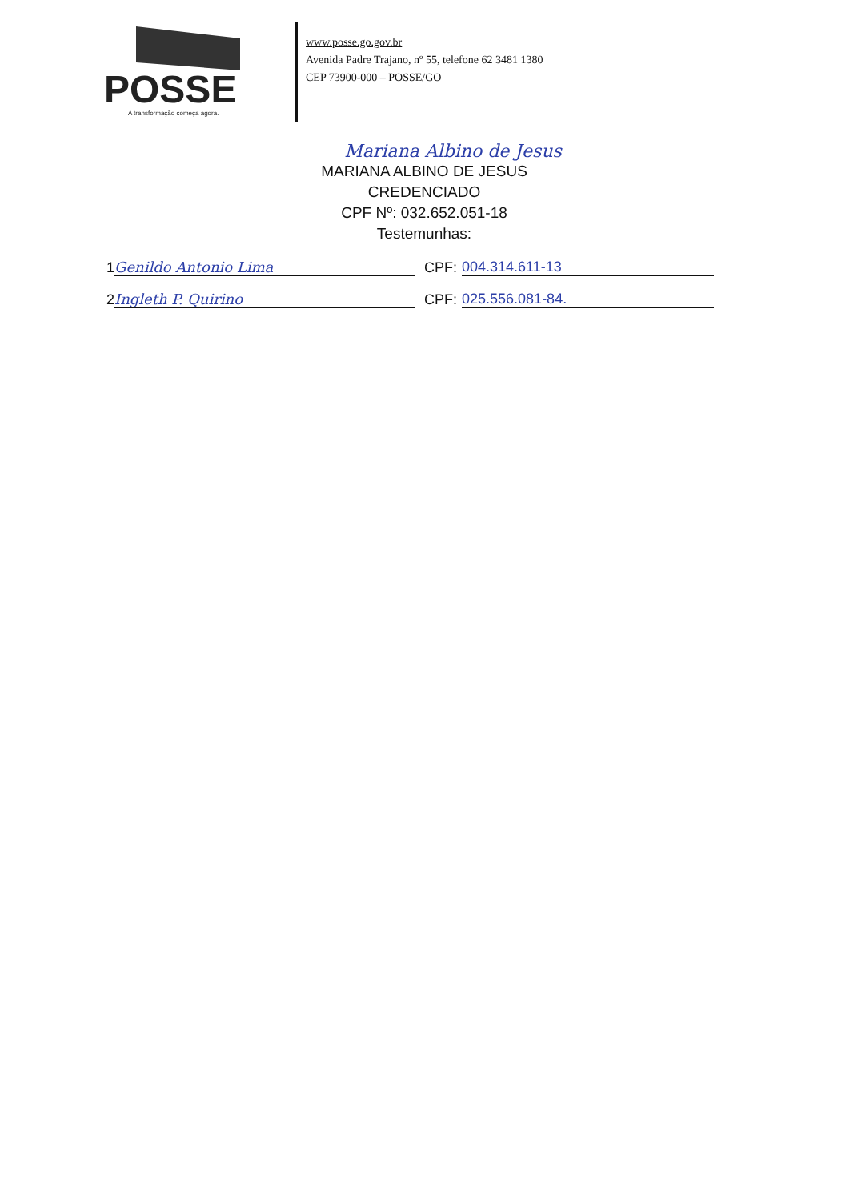POSSE
A transformação começa agora.
www.posse.go.gov.br
Avenida Padre Trajano, nº 55, telefone 62 3481 1380
CEP 73900-000 – POSSE/GO
Mariana Albino de Jesus
MARIANA ALBINO DE JESUS
CREDENCIADO
CPF Nº: 032.652.051-18
Testemunhas:
1 Genildo Antonio Lima CPF: 004.314.611-13
2 Ingleth P. Quirino CPF: 025.556.081-84.